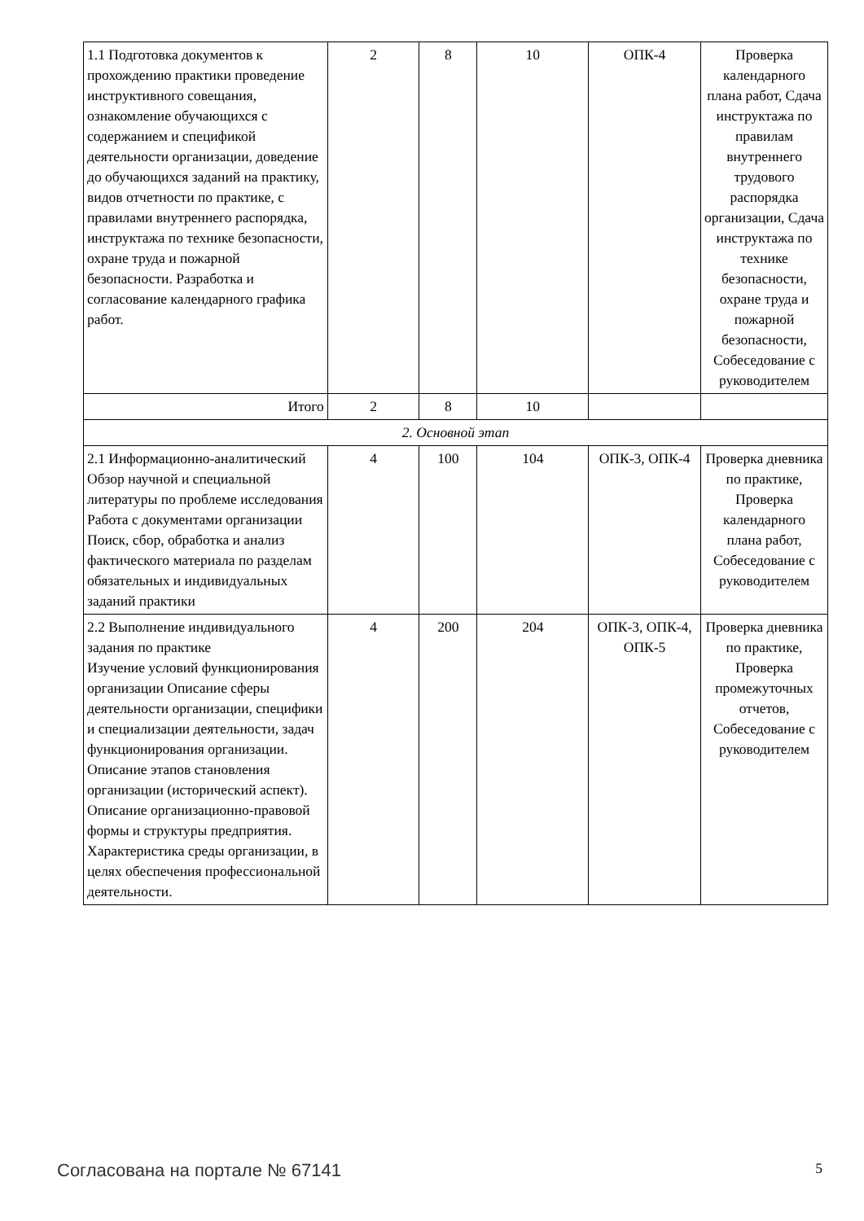| 1.1 Подготовка документов к прохождению практики проведение инструктивного совещания, ознакомление обучающихся с содержанием и спецификой деятельности организации, доведение до обучающихся заданий на практику, видов отчетности по практике, с правилами внутреннего распорядка, инструктажа по технике безопасности, охране труда и пожарной безопасности. Разработка и согласование календарного графика работ. | 2 | 8 | 10 | ОПК-4 | Проверка календарного плана работ, Сдача инструктажа по правилам внутреннего трудового распорядка организации, Сдача инструктажа по технике безопасности, охране труда и пожарной безопасности, Собеседование с руководителем |
| Итого | 2 | 8 | 10 | | |
| 2. Основной этап | | | | | |
| 2.1 Информационно-аналитический Обзор научной и специальной литературы по проблеме исследования Работа с документами организации Поиск, сбор, обработка и анализ фактического материала по разделам обязательных и индивидуальных заданий практики | 4 | 100 | 104 | ОПК-3, ОПК-4 | Проверка дневника по практике, Проверка календарного плана работ, Собеседование с руководителем |
| 2.2 Выполнение индивидуального задания по практике Изучение условий функционирования организации Описание сферы деятельности организации, специфики и специализации деятельности, задач функционирования организации. Описание этапов становления организации (исторический аспект). Описание организационно-правовой формы и структуры предприятия. Характеристика среды организации, в целях обеспечения профессиональной деятельности. | 4 | 200 | 204 | ОПК-3, ОПК-4, ОПК-5 | Проверка дневника по практике, Проверка промежуточных отчетов, Собеседование с руководителем |
Согласована на портале № 67141 5